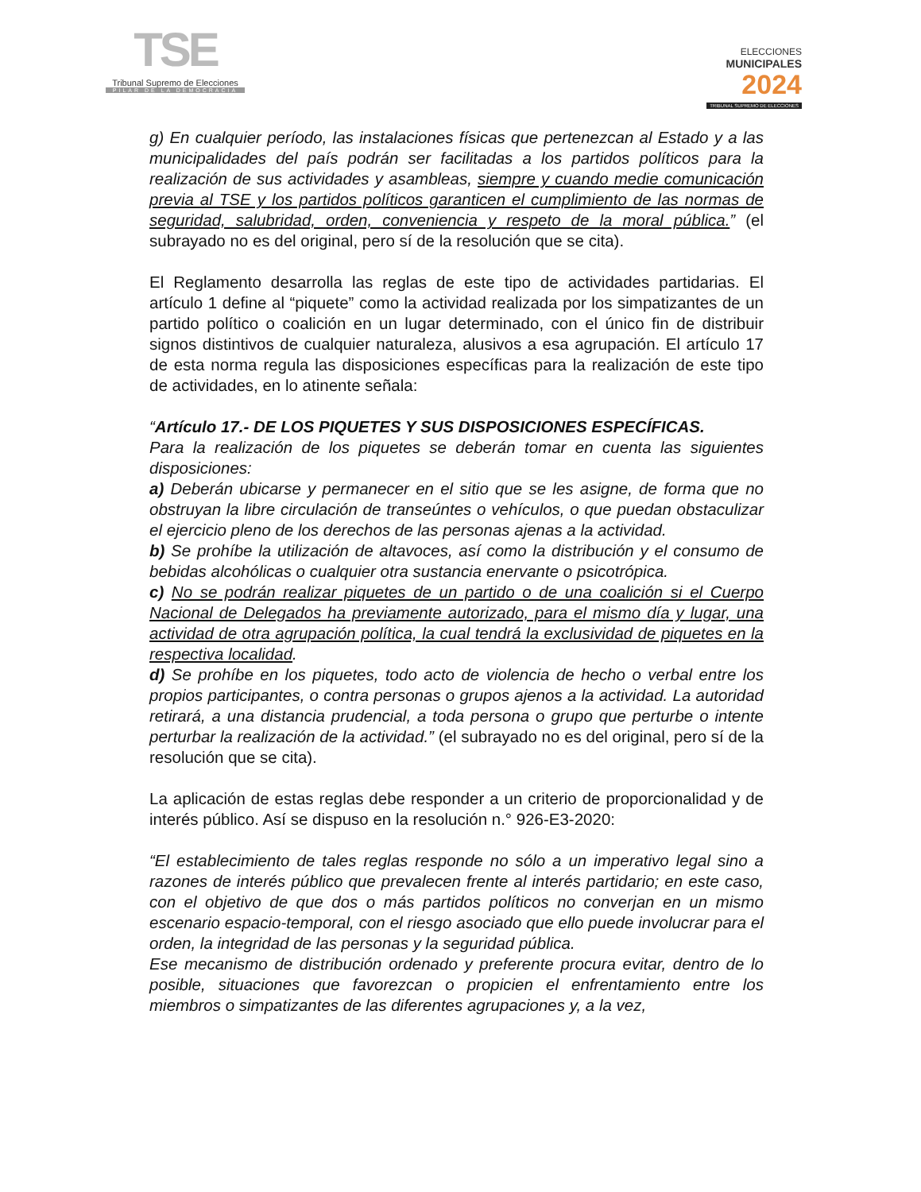TSE
Tribunal Supremo de Elecciones
PILAR DE LA DEMOCRACIA
ELECCIONES
MUNICIPALES
2024
TRIBUNAL SUPREMO DE ELECCIONES
g) En cualquier período, las instalaciones físicas que pertenezcan al Estado y a las municipalidades del país podrán ser facilitadas a los partidos políticos para la realización de sus actividades y asambleas, siempre y cuando medie comunicación previa al TSE y los partidos políticos garanticen el cumplimiento de las normas de seguridad, salubridad, orden, conveniencia y respeto de la moral pública.” (el subrayado no es del original, pero sí de la resolución que se cita).
El Reglamento desarrolla las reglas de este tipo de actividades partidarias. El artículo 1 define al “piquete” como la actividad realizada por los simpatizantes de un partido político o coalición en un lugar determinado, con el único fin de distribuir signos distintivos de cualquier naturaleza, alusivos a esa agrupación. El artículo 17 de esta norma regula las disposiciones específicas para la realización de este tipo de actividades, en lo atinente señala:
“Artículo 17.- DE LOS PIQUETES Y SUS DISPOSICIONES ESPECÍFICAS.
Para la realización de los piquetes se deberán tomar en cuenta las siguientes disposiciones:
a) Deberán ubicarse y permanecer en el sitio que se les asigne, de forma que no obstruyan la libre circulación de transeúntes o vehículos, o que puedan obstaculizar el ejercicio pleno de los derechos de las personas ajenas a la actividad.
b) Se prohíbe la utilización de altavoces, así como la distribución y el consumo de bebidas alcohólicas o cualquier otra sustancia enervante o psicotrópica.
c) No se podrán realizar piquetes de un partido o de una coalición si el Cuerpo Nacional de Delegados ha previamente autorizado, para el mismo día y lugar, una actividad de otra agrupación política, la cual tendrá la exclusividad de piquetes en la respectiva localidad.
d) Se prohíbe en los piquetes, todo acto de violencia de hecho o verbal entre los propios participantes, o contra personas o grupos ajenos a la actividad. La autoridad retirará, a una distancia prudencial, a toda persona o grupo que perturbe o intente perturbar la realización de la actividad.” (el subrayado no es del original, pero sí de la resolución que se cita).
La aplicación de estas reglas debe responder a un criterio de proporcionalidad y de interés público. Así se dispuso en la resolución n.° 926-E3-2020:
“El establecimiento de tales reglas responde no sólo a un imperativo legal sino a razones de interés público que prevalecen frente al interés partidario; en este caso, con el objetivo de que dos o más partidos políticos no converjan en un mismo escenario espacio-temporal, con el riesgo asociado que ello puede involucrar para el orden, la integridad de las personas y la seguridad pública.
Ese mecanismo de distribución ordenado y preferente procura evitar, dentro de lo posible, situaciones que favorezcan o propicien el enfrentamiento entre los miembros o simpatizantes de las diferentes agrupaciones y, a la vez,